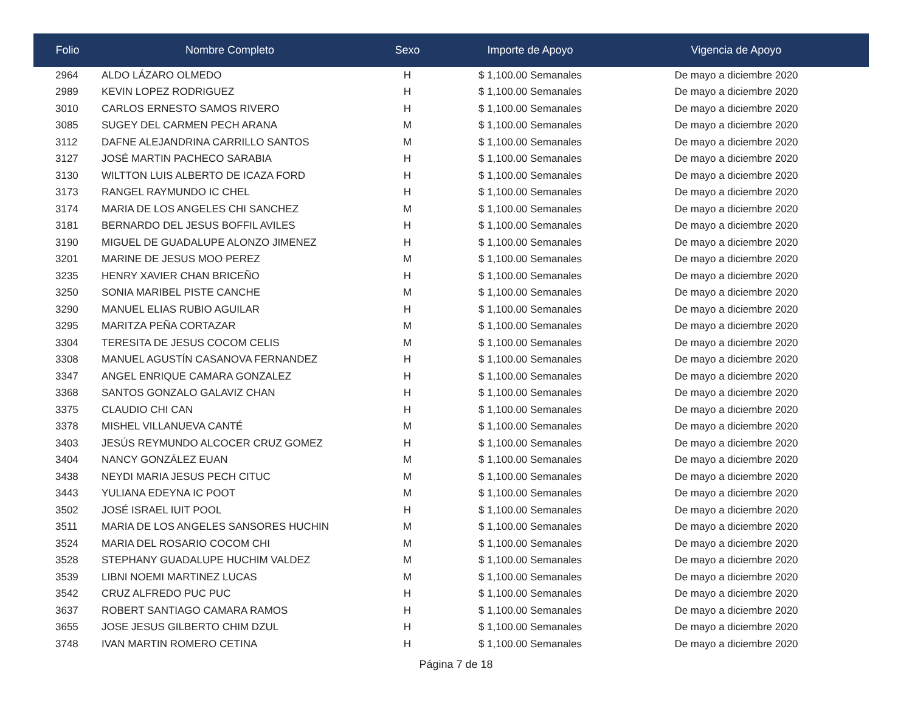| Folio | Nombre Completo | Sexo | Importe de Apoyo | Vigencia de Apoyo |
| --- | --- | --- | --- | --- |
| 2964 | ALDO LÁZARO OLMEDO | H | $ 1,100.00 Semanales | De mayo a diciembre 2020 |
| 2989 | KEVIN LOPEZ RODRIGUEZ | H | $ 1,100.00 Semanales | De mayo a diciembre 2020 |
| 3010 | CARLOS ERNESTO SAMOS RIVERO | H | $ 1,100.00 Semanales | De mayo a diciembre 2020 |
| 3085 | SUGEY DEL CARMEN PECH ARANA | M | $ 1,100.00 Semanales | De mayo a diciembre 2020 |
| 3112 | DAFNE ALEJANDRINA CARRILLO SANTOS | M | $ 1,100.00 Semanales | De mayo a diciembre 2020 |
| 3127 | JOSÉ MARTIN PACHECO SARABIA | H | $ 1,100.00 Semanales | De mayo a diciembre 2020 |
| 3130 | WILTTON LUIS ALBERTO DE ICAZA FORD | H | $ 1,100.00 Semanales | De mayo a diciembre 2020 |
| 3173 | RANGEL RAYMUNDO IC CHEL | H | $ 1,100.00 Semanales | De mayo a diciembre 2020 |
| 3174 | MARIA DE LOS ANGELES CHI SANCHEZ | M | $ 1,100.00 Semanales | De mayo a diciembre 2020 |
| 3181 | BERNARDO DEL JESUS BOFFIL AVILES | H | $ 1,100.00 Semanales | De mayo a diciembre 2020 |
| 3190 | MIGUEL DE GUADALUPE ALONZO JIMENEZ | H | $ 1,100.00 Semanales | De mayo a diciembre 2020 |
| 3201 | MARINE DE JESUS MOO PEREZ | M | $ 1,100.00 Semanales | De mayo a diciembre 2020 |
| 3235 | HENRY XAVIER CHAN BRICEÑO | H | $ 1,100.00 Semanales | De mayo a diciembre 2020 |
| 3250 | SONIA MARIBEL PISTE CANCHE | M | $ 1,100.00 Semanales | De mayo a diciembre 2020 |
| 3290 | MANUEL ELIAS RUBIO AGUILAR | H | $ 1,100.00 Semanales | De mayo a diciembre 2020 |
| 3295 | MARITZA PEÑA CORTAZAR | M | $ 1,100.00 Semanales | De mayo a diciembre 2020 |
| 3304 | TERESITA DE JESUS COCOM CELIS | M | $ 1,100.00 Semanales | De mayo a diciembre 2020 |
| 3308 | MANUEL AGUSTÍN CASANOVA FERNANDEZ | H | $ 1,100.00 Semanales | De mayo a diciembre 2020 |
| 3347 | ANGEL ENRIQUE CAMARA GONZALEZ | H | $ 1,100.00 Semanales | De mayo a diciembre 2020 |
| 3368 | SANTOS GONZALO GALAVIZ CHAN | H | $ 1,100.00 Semanales | De mayo a diciembre 2020 |
| 3375 | CLAUDIO CHI CAN | H | $ 1,100.00 Semanales | De mayo a diciembre 2020 |
| 3378 | MISHEL VILLANUEVA CANTÉ | M | $ 1,100.00 Semanales | De mayo a diciembre 2020 |
| 3403 | JESÚS REYMUNDO ALCOCER CRUZ GOMEZ | H | $ 1,100.00 Semanales | De mayo a diciembre 2020 |
| 3404 | NANCY GONZÁLEZ EUAN | M | $ 1,100.00 Semanales | De mayo a diciembre 2020 |
| 3438 | NEYDI MARIA JESUS PECH CITUC | M | $ 1,100.00 Semanales | De mayo a diciembre 2020 |
| 3443 | YULIANA EDEYNA IC POOT | M | $ 1,100.00 Semanales | De mayo a diciembre 2020 |
| 3502 | JOSÉ ISRAEL IUIT POOL | H | $ 1,100.00 Semanales | De mayo a diciembre 2020 |
| 3511 | MARIA DE LOS ANGELES SANSORES HUCHIN | M | $ 1,100.00 Semanales | De mayo a diciembre 2020 |
| 3524 | MARIA DEL ROSARIO COCOM CHI | M | $ 1,100.00 Semanales | De mayo a diciembre 2020 |
| 3528 | STEPHANY GUADALUPE HUCHIM VALDEZ | M | $ 1,100.00 Semanales | De mayo a diciembre 2020 |
| 3539 | LIBNI NOEMI MARTINEZ LUCAS | M | $ 1,100.00 Semanales | De mayo a diciembre 2020 |
| 3542 | CRUZ ALFREDO PUC PUC | H | $ 1,100.00 Semanales | De mayo a diciembre 2020 |
| 3637 | ROBERT SANTIAGO CAMARA RAMOS | H | $ 1,100.00 Semanales | De mayo a diciembre 2020 |
| 3655 | JOSE JESUS GILBERTO CHIM DZUL | H | $ 1,100.00 Semanales | De mayo a diciembre 2020 |
| 3748 | IVAN MARTIN ROMERO CETINA | H | $ 1,100.00 Semanales | De mayo a diciembre 2020 |
Página 7 de 18